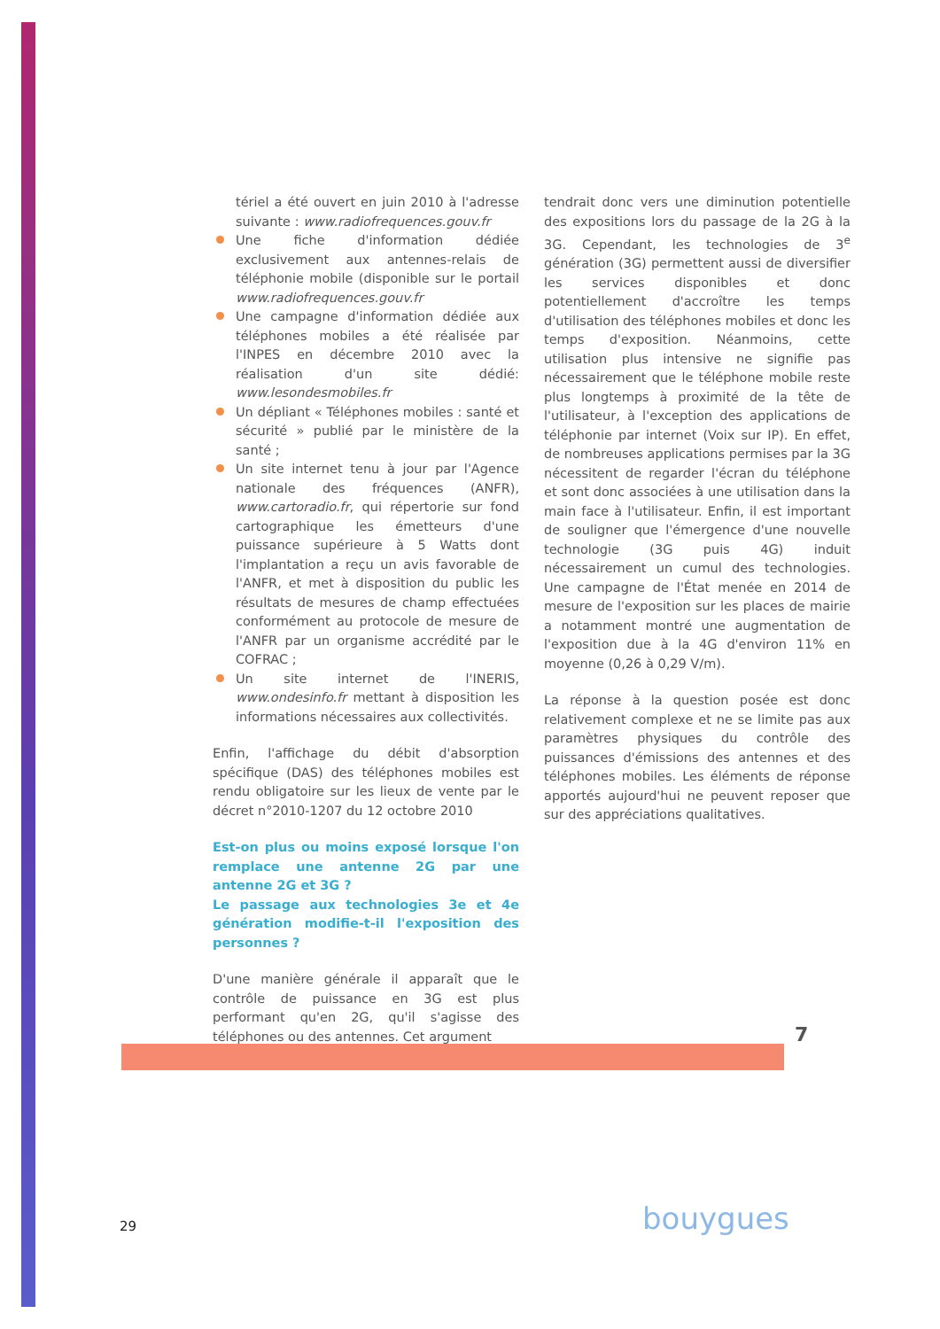tériel a été ouvert en juin 2010 à l'adresse suivante : www.radiofrequences.gouv.fr
Une fiche d'information dédiée exclusivement aux antennes-relais de téléphonie mobile (disponible sur le portail www.radiofrequences.gouv.fr
Une campagne d'information dédiée aux téléphones mobiles a été réalisée par l'INPES en décembre 2010 avec la réalisation d'un site dédié: www.lesondesmobiles.fr
Un dépliant « Téléphones mobiles : santé et sécurité » publié par le ministère de la santé ;
Un site internet tenu à jour par l'Agence nationale des fréquences (ANFR), www.cartoradio.fr, qui répertorie sur fond cartographique les émetteurs d'une puissance supérieure à 5 Watts dont l'implantation a reçu un avis favorable de l'ANFR, et met à disposition du public les résultats de mesures de champ effectuées conformément au protocole de mesure de l'ANFR par un organisme accrédité par le COFRAC ;
Un site internet de l'INERIS, www.ondesinfo.fr mettant à disposition les informations nécessaires aux collectivités.
Enfin, l'affichage du débit d'absorption spécifique (DAS) des téléphones mobiles est rendu obligatoire sur les lieux de vente par le décret n°2010-1207 du 12 octobre 2010
Est-on plus ou moins exposé lorsque l'on remplace une antenne 2G par une antenne 2G et 3G ?
Le passage aux technologies 3e et 4e génération modifie-t-il l'exposition des personnes ?
D'une manière générale il apparaît que le contrôle de puissance en 3G est plus performant qu'en 2G, qu'il s'agisse des téléphones ou des antennes. Cet argument
tendrait donc vers une diminution potentielle des expositions lors du passage de la 2G à la 3G. Cependant, les technologies de 3<sup>e</sup> génération (3G) permettent aussi de diversifier les services disponibles et donc potentiellement d'accroître les temps d'utilisation des téléphones mobiles et donc les temps d'exposition. Néanmoins, cette utilisation plus intensive ne signifie pas nécessairement que le téléphone mobile reste plus longtemps à proximité de la tête de l'utilisateur, à l'exception des applications de téléphonie par internet (Voix sur IP). En effet, de nombreuses applications permises par la 3G nécessitent de regarder l'écran du téléphone et sont donc associées à une utilisation dans la main face à l'utilisateur. Enfin, il est important de souligner que l'émergence d'une nouvelle technologie (3G puis 4G) induit nécessairement un cumul des technologies. Une campagne de l'État menée en 2014 de mesure de l'exposition sur les places de mairie a notamment montré une augmentation de l'exposition due à la 4G d'environ 11% en moyenne (0,26 à 0,29 V/m).
La réponse à la question posée est donc relativement complexe et ne se limite pas aux paramètres physiques du contrôle des puissances d'émissions des antennes et des téléphones mobiles. Les éléments de réponse apportés aujourd'hui ne peuvent reposer que sur des appréciations qualitatives.
7
29 bouygues